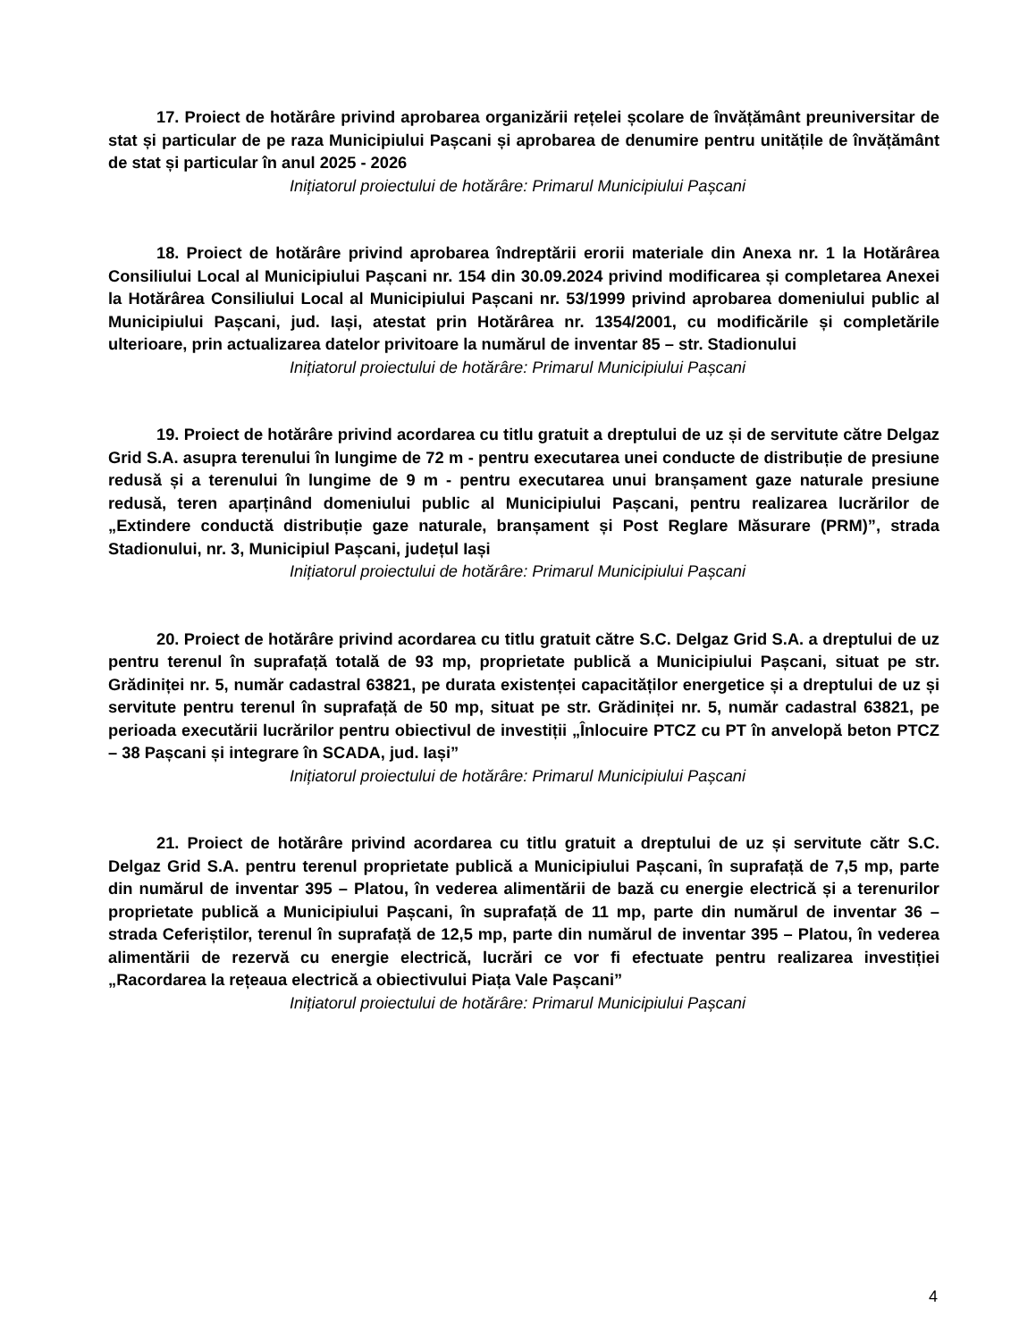17. Proiect de hotărâre privind aprobarea organizării rețelei școlare de învățământ preuniversitar de stat și particular de pe raza Municipiului Pașcani și aprobarea de denumire pentru unitățile de învățământ de stat și particular în anul 2025 - 2026
Inițiatorul proiectului de hotărâre: Primarul Municipiului Pașcani
18. Proiect de hotărâre privind aprobarea îndreptării erorii materiale din Anexa nr. 1 la Hotărârea Consiliului Local al Municipiului Pașcani nr. 154 din 30.09.2024 privind modificarea și completarea Anexei la Hotărârea Consiliului Local al Municipiului Pașcani nr. 53/1999 privind aprobarea domeniului public al Municipiului Pașcani, jud. Iași, atestat prin Hotărârea nr. 1354/2001, cu modificările și completările ulterioare, prin actualizarea datelor privitoare la numărul de inventar 85 – str. Stadionului
Inițiatorul proiectului de hotărâre: Primarul Municipiului Pașcani
19. Proiect de hotărâre privind acordarea cu titlu gratuit a dreptului de uz și de servitute către Delgaz Grid S.A. asupra terenului în lungime de 72 m - pentru executarea unei conducte de distribuție de presiune redusă și a terenului în lungime de 9 m - pentru executarea unui branșament gaze naturale presiune redusă, teren aparținând domeniului public al Municipiului Pașcani, pentru realizarea lucrărilor de „Extindere conductă distribuție gaze naturale, branșament și Post Reglare Măsurare (PRM)”, strada Stadionului, nr. 3, Municipiul Pașcani, județul Iași
Inițiatorul proiectului de hotărâre: Primarul Municipiului Pașcani
20. Proiect de hotărâre privind acordarea cu titlu gratuit către S.C. Delgaz Grid S.A. a dreptului de uz pentru terenul în suprafață totală de 93 mp, proprietate publică a Municipiului Pașcani, situat pe str. Grădiniței nr. 5, număr cadastral 63821, pe durata existenței capacităților energetice și a dreptului de uz și servitute pentru terenul în suprafață de 50 mp, situat pe str. Grădiniței nr. 5, număr cadastral 63821, pe perioada executării lucrărilor pentru obiectivul de investiții „Înlocuire PTCZ cu PT în anvelopă beton PTCZ – 38 Pașcani și integrare în SCADA, jud. Iași”
Inițiatorul proiectului de hotărâre: Primarul Municipiului Pașcani
21. Proiect de hotărâre privind acordarea cu titlu gratuit a dreptului de uz și servitute cătr S.C. Delgaz Grid S.A. pentru terenul proprietate publică a Municipiului Pașcani, în suprafață de 7,5 mp, parte din numărul de inventar 395 – Platou, în vederea alimentării de bază cu energie electrică și a terenurilor proprietate publică a Municipiului Pașcani, în suprafață de 11 mp, parte din numărul de inventar 36 – strada Ceferiștilor, terenul în suprafață de 12,5 mp, parte din numărul de inventar 395 – Platou, în vederea alimentării de rezervă cu energie electrică, lucrări ce vor fi efectuate pentru realizarea investiției „Racordarea la rețeaua electrică a obiectivului Piața Vale Pașcani”
Inițiatorul proiectului de hotărâre: Primarul Municipiului Pașcani
4